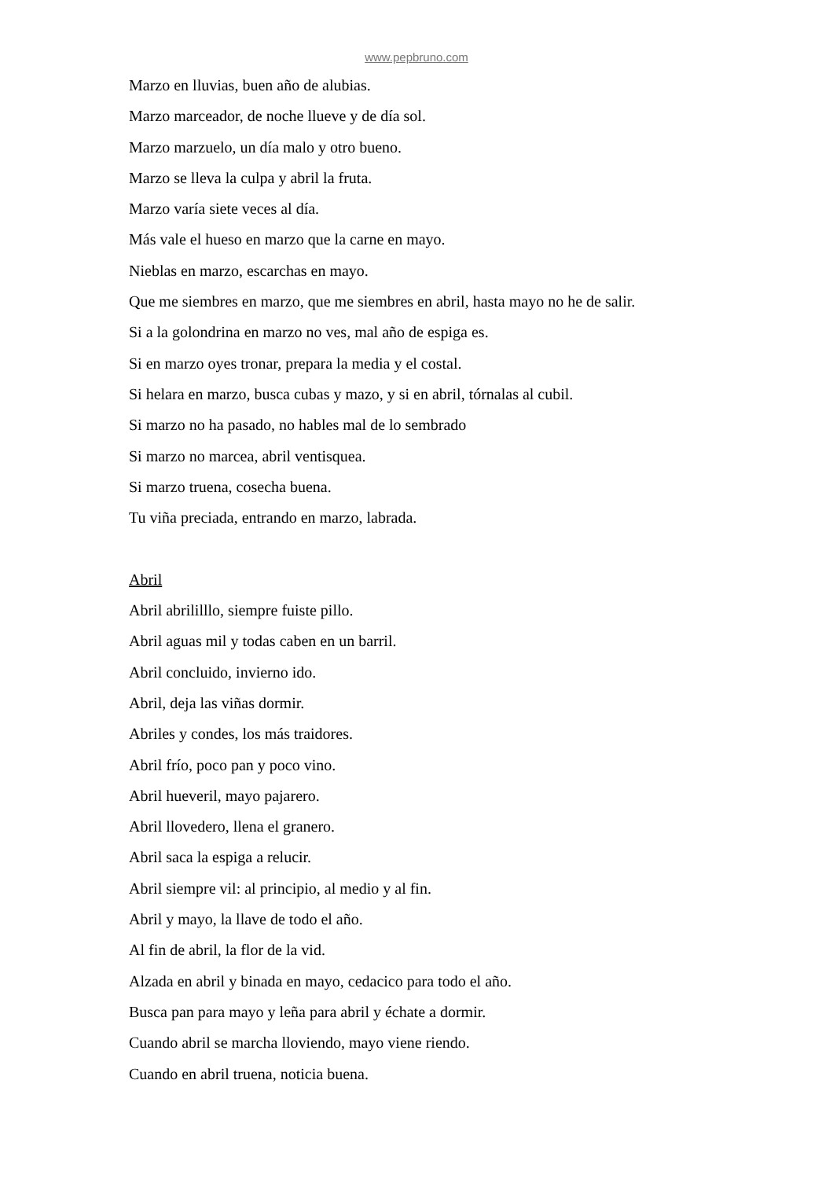www.pepbruno.com
Marzo en lluvias, buen año de alubias.
Marzo marceador, de noche llueve y de día sol.
Marzo marzuelo, un día malo y otro bueno.
Marzo se lleva la culpa y abril la fruta.
Marzo varía siete veces al día.
Más vale el hueso en marzo que la carne en mayo.
Nieblas en marzo, escarchas en mayo.
Que me siembres en marzo, que me siembres en abril, hasta mayo no he de salir.
Si a la golondrina en marzo no ves, mal año de espiga es.
Si en marzo oyes tronar, prepara la media y el costal.
Si helara en marzo, busca cubas y mazo, y si en abril, tórnalas al cubil.
Si marzo no ha pasado, no hables mal de lo sembrado
Si marzo no marcea, abril ventisquea.
Si marzo truena, cosecha buena.
Tu viña preciada, entrando en marzo, labrada.
Abril
Abril abrililllo, siempre fuiste pillo.
Abril aguas mil y todas caben en un barril.
Abril concluido, invierno ido.
Abril, deja las viñas dormir.
Abriles y condes, los más traidores.
Abril frío, poco pan y poco vino.
Abril hueveril, mayo pajarero.
Abril llovedero, llena el granero.
Abril saca la espiga a relucir.
Abril siempre vil: al principio, al medio y al fin.
Abril y mayo, la llave de todo el año.
Al fin de abril, la flor de la vid.
Alzada en abril y binada en mayo, cedacico para todo el año.
Busca pan para mayo y leña para abril y échate a dormir.
Cuando abril se marcha lloviendo, mayo viene riendo.
Cuando en abril truena, noticia buena.